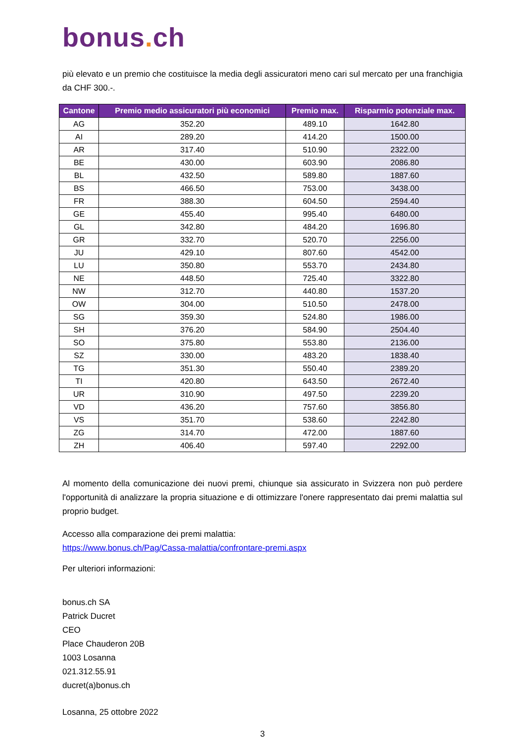bonus. ch
più elevato e un premio che costituisce la media degli assicuratori meno cari sul mercato per una franchigia da CHF 300.-.
| Cantone | Premio medio assicuratori più economici | Premio max. | Risparmio potenziale max. |
| --- | --- | --- | --- |
| AG | 352.20 | 489.10 | 1642.80 |
| AI | 289.20 | 414.20 | 1500.00 |
| AR | 317.40 | 510.90 | 2322.00 |
| BE | 430.00 | 603.90 | 2086.80 |
| BL | 432.50 | 589.80 | 1887.60 |
| BS | 466.50 | 753.00 | 3438.00 |
| FR | 388.30 | 604.50 | 2594.40 |
| GE | 455.40 | 995.40 | 6480.00 |
| GL | 342.80 | 484.20 | 1696.80 |
| GR | 332.70 | 520.70 | 2256.00 |
| JU | 429.10 | 807.60 | 4542.00 |
| LU | 350.80 | 553.70 | 2434.80 |
| NE | 448.50 | 725.40 | 3322.80 |
| NW | 312.70 | 440.80 | 1537.20 |
| OW | 304.00 | 510.50 | 2478.00 |
| SG | 359.30 | 524.80 | 1986.00 |
| SH | 376.20 | 584.90 | 2504.40 |
| SO | 375.80 | 553.80 | 2136.00 |
| SZ | 330.00 | 483.20 | 1838.40 |
| TG | 351.30 | 550.40 | 2389.20 |
| TI | 420.80 | 643.50 | 2672.40 |
| UR | 310.90 | 497.50 | 2239.20 |
| VD | 436.20 | 757.60 | 3856.80 |
| VS | 351.70 | 538.60 | 2242.80 |
| ZG | 314.70 | 472.00 | 1887.60 |
| ZH | 406.40 | 597.40 | 2292.00 |
Al momento della comunicazione dei nuovi premi, chiunque sia assicurato in Svizzera non può perdere l'opportunità di analizzare la propria situazione e di ottimizzare l'onere rappresentato dai premi malattia sul proprio budget.
Accesso alla comparazione dei premi malattia:
https://www.bonus.ch/Pag/Cassa-malattia/confrontare-premi.aspx
Per ulteriori informazioni:
bonus.ch SA
Patrick Ducret
CEO
Place Chauderon 20B
1003 Losanna
021.312.55.91
ducret(a)bonus.ch
Losanna, 25 ottobre 2022
3